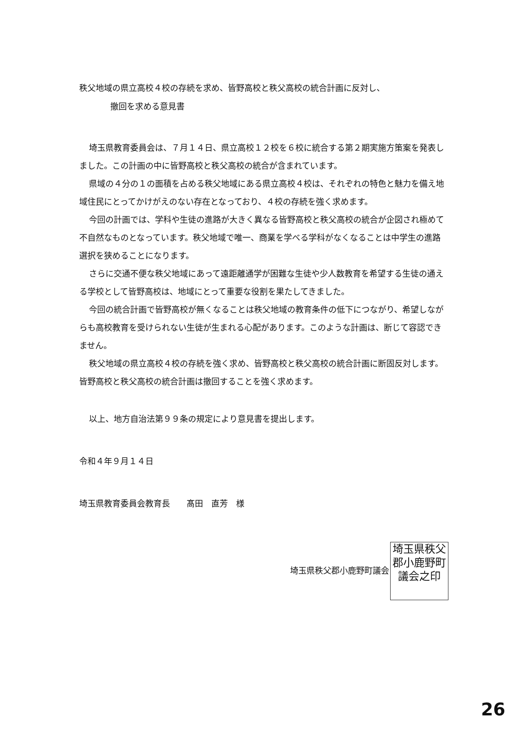秩父地域の県立高校４校の存続を求め、皆野高校と秩父高校の統合計画に反対し、
撤回を求める意見書
埼玉県教育委員会は、７月１４日、県立高校１２校を６校に統合する第２期実施方策案を発表しました。この計画の中に皆野高校と秩父高校の統合が含まれています。
県域の４分の１の面積を占める秩父地域にある県立高校４校は、それぞれの特色と魅力を備え地域住民にとってかけがえのない存在となっており、４校の存続を強く求めます。
今回の計画では、学科や生徒の進路が大きく異なる皆野高校と秩父高校の統合が企図され極めて不自然なものとなっています。秩父地域で唯一、商業を学べる学科がなくなることは中学生の進路選択を狭めることになります。
さらに交通不便な秩父地域にあって遠距離通学が困難な生徒や少人数教育を希望する生徒の通える学校として皆野高校は、地域にとって重要な役割を果たしてきました。
今回の統合計画で皆野高校が無くなることは秩父地域の教育条件の低下につながり、希望しながらも高校教育を受けられない生徒が生まれる心配があります。このような計画は、断じて容認できません。
秩父地域の県立高校４校の存続を強く求め、皆野高校と秩父高校の統合計画に断固反対します。皆野高校と秩父高校の統合計画は撤回することを強く求めます。
以上、地方自治法第９９条の規定により意見書を提出します。
令和４年９月１４日
埼玉県教育委員会教育長　　髙田　直芳　様
埼玉県秩父郡小鹿野町議会 埼玉県秩父郡小鹿野町議会之印
26